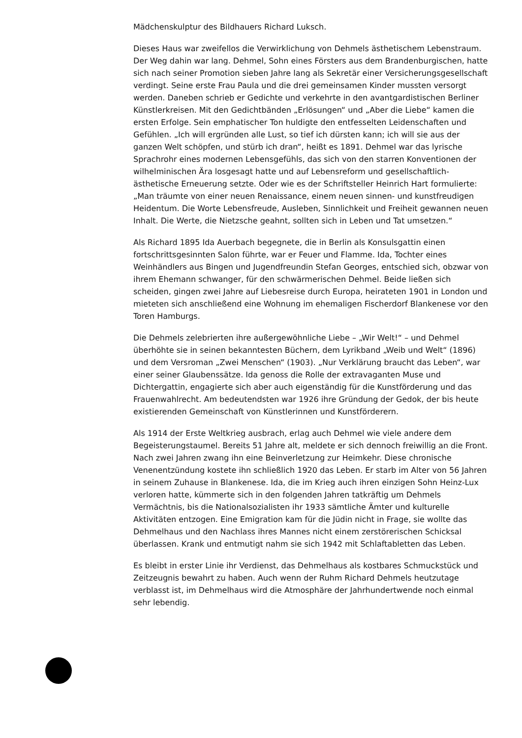Mädchenskulptur des Bildhauers Richard Luksch.
Dieses Haus war zweifellos die Verwirklichung von Dehmels ästhetischem Lebenstraum. Der Weg dahin war lang. Dehmel, Sohn eines Försters aus dem Brandenburgischen, hatte sich nach seiner Promotion sieben Jahre lang als Sekretär einer Versicherungsgesellschaft verdingt. Seine erste Frau Paula und die drei gemeinsamen Kinder mussten versorgt werden. Daneben schrieb er Gedichte und verkehrte in den avantgardistischen Berliner Künstlerkreisen. Mit den Gedichtbänden „Erlösungen“ und „Aber die Liebe“ kamen die ersten Erfolge. Sein emphatischer Ton huldigte den entfesselten Leidenschaften und Gefühlen. „Ich will ergründen alle Lust, so tief ich dürsten kann; ich will sie aus der ganzen Welt schöpfen, und stürb ich dran“, heißt es 1891. Dehmel war das lyrische Sprachrohr eines modernen Lebensgefühls, das sich von den starren Konventionen der wilhelminischen Ära losgesagt hatte und auf Lebensreform und gesellschaftlich-ästhetische Erneuerung setzte. Oder wie es der Schriftsteller Heinrich Hart formulierte: „Man träumte von einer neuen Renaissance, einem neuen sinnen- und kunstfreudigen Heidentum. Die Worte Lebensfreude, Ausleben, Sinnlichkeit und Freiheit gewannen neuen Inhalt. Die Werte, die Nietzsche geahnt, sollten sich in Leben und Tat umsetzen.“
Als Richard 1895 Ida Auerbach begegnete, die in Berlin als Konsulsgattin einen fortschrittsgesinnten Salon führte, war er Feuer und Flamme. Ida, Tochter eines Weinhändlers aus Bingen und Jugendfreundin Stefan Georges, entschied sich, obzwar von ihrem Ehemann schwanger, für den schwärmerischen Dehmel. Beide ließen sich scheiden, gingen zwei Jahre auf Liebesreise durch Europa, heirateten 1901 in London und mieteten sich anschließend eine Wohnung im ehemaligen Fischerdorf Blankenese vor den Toren Hamburgs.
Die Dehmels zelebrierten ihre außergewöhnliche Liebe – „Wir Welt!“ – und Dehmel überhöhte sie in seinen bekanntesten Büchern, dem Lyrikband „Weib und Welt“ (1896) und dem Versroman „Zwei Menschen“ (1903). „Nur Verklärung braucht das Leben“, war einer seiner Glaubenssätze. Ida genoss die Rolle der extravaganten Muse und Dichtergattin, engagierte sich aber auch eigenständig für die Kunstförderung und das Frauenwahlrecht. Am bedeutendsten war 1926 ihre Gründung der Gedok, der bis heute existierenden Gemeinschaft von Künstlerinnen und Kunstförderern.
Als 1914 der Erste Weltkrieg ausbrach, erlag auch Dehmel wie viele andere dem Begeisterungstaumel. Bereits 51 Jahre alt, meldete er sich dennoch freiwillig an die Front. Nach zwei Jahren zwang ihn eine Beinverletzung zur Heimkehr. Diese chronische Venenentzündung kostete ihn schließlich 1920 das Leben. Er starb im Alter von 56 Jahren in seinem Zuhause in Blankenese. Ida, die im Krieg auch ihren einzigen Sohn Heinz-Lux verloren hatte, kümmerte sich in den folgenden Jahren tatkräftig um Dehmels Vermächtnis, bis die Nationalsozialisten ihr 1933 sämtliche Ämter und kulturelle Aktivitäten entzogen. Eine Emigration kam für die Jüdin nicht in Frage, sie wollte das Dehmelhaus und den Nachlass ihres Mannes nicht einem zerstörerischen Schicksal überlassen. Krank und entmutigt nahm sie sich 1942 mit Schlaftabletten das Leben.
Es bleibt in erster Linie ihr Verdienst, das Dehmelhaus als kostbares Schmuckstück und Zeitzeugnis bewahrt zu haben. Auch wenn der Ruhm Richard Dehmels heutzutage verblasst ist, im Dehmelhaus wird die Atmosphäre der Jahrhundertwende noch einmal sehr lebendig.